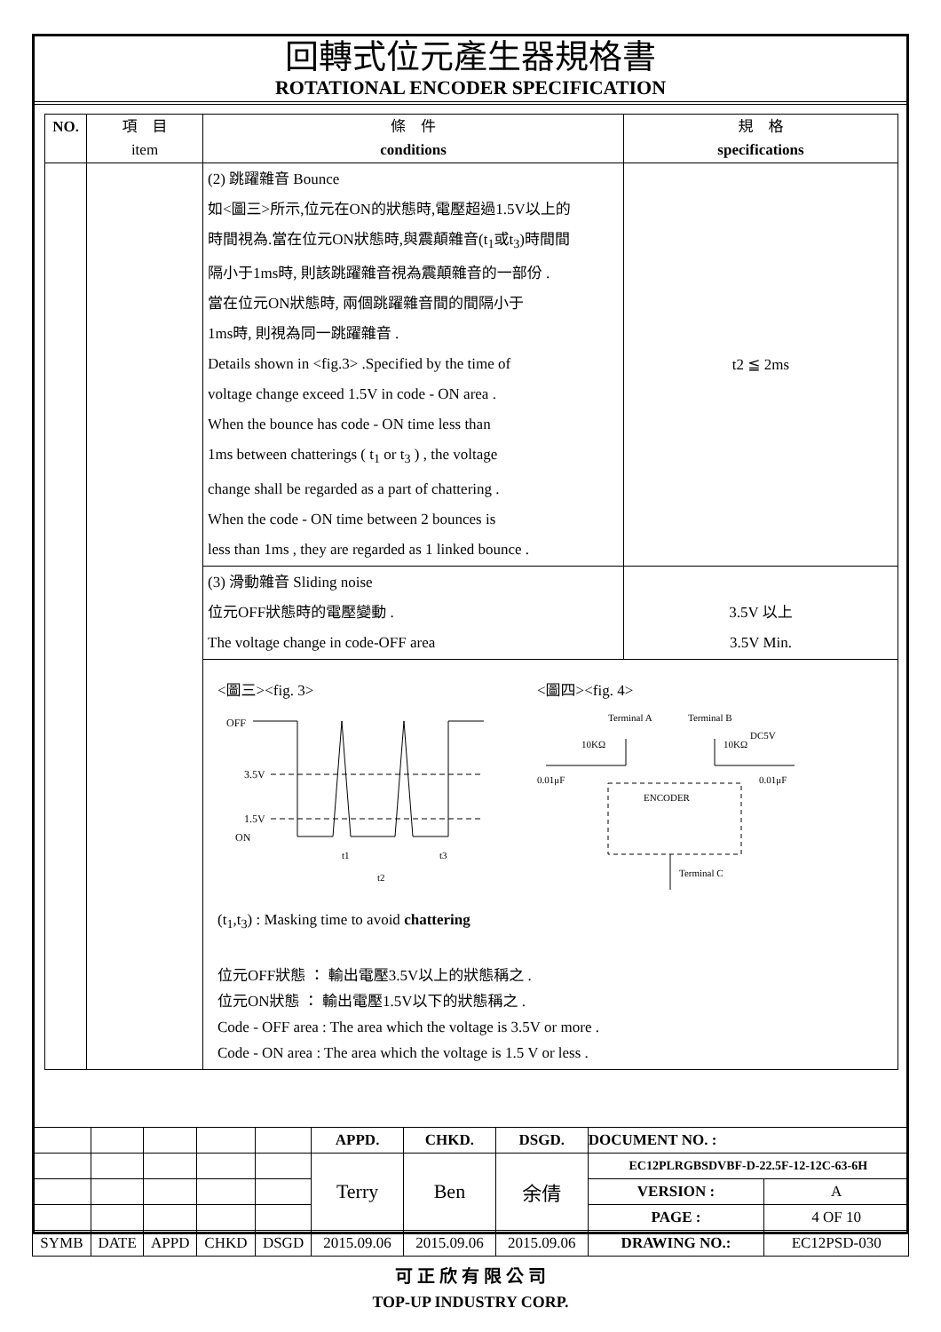回轉式位元產生器規格書
ROTATIONAL ENCODER SPECIFICATION
| NO. | 項 目 item | 條 件 conditions | 規 格 specifications |
| --- | --- | --- | --- |
| | | (2) 跳躍雜音 Bounce 如<圖三>所示,位元在ON的狀態時,電壓超過1.5V以上的 時間視為.當在位元ON狀態時,與震顛雜音(t<sub>1</sub>或t<sub>3</sub>)時間間 隔小于1ms時, 則該跳躍雜音視為震顛雜音的一部份 . 當在位元ON狀態時, 兩個跳躍雜音間的間隔小于 1ms時, 則視為同一跳躍雜音 . Details shown in <fig.3> .Specified by the time of voltage change exceed 1.5V in code - ON area . When the bounce has code - ON time less than 1ms between chatterings ( t<sub>1</sub> or t<sub>3</sub> ) , the voltage change shall be regarded as a part of chattering . When the code - ON time between 2 bounces is less than 1ms , they are regarded as 1 linked bounce . | t2 ≦ 2ms |
| | | (3) 滑動雜音 Sliding noise 位元OFF狀態時的電壓變動 . The voltage change in code-OFF area | 3.5V 以上 3.5V Min. |
| | | <圖三><fig. 3> OFF 3.5V 1.5V ON t1 t2 t3 <圖四><fig. 4> Terminal A Terminal B DC5V 10KΩ 10KΩ ENCODER 0.01μF 0.01μF Terminal C (t<sub>1</sub>,t<sub>3</sub>) : Masking time to avoid chattering 位元OFF狀態 ： 輸出電壓3.5V以上的狀態稱之 . 位元ON狀態 ： 輸出電壓1.5V以下的狀態稱之 . Code - OFF area : The area which the voltage is 3.5V or more . Code - ON area : The area which the voltage is 1.5 V or less . | |
| | | | | | APPD. | CHKD. | DSGD. | DOCUMENT NO. : | |
| | | | | | Terry | Ben | 余倩 | EC12PLRGBSDVBF-D-22.5F-12-12C-63-6H | |
| | | | | | | | | VERSION : | A |
| | | | | | | | | PAGE : | 4 OF 10 |
| SYMB | DATE | APPD | CHKD | DSGD | 2015.09.06 | 2015.09.06 | 2015.09.06 | DRAWING NO.: | EC12PSD-030 |
可 正 欣 有 限 公 司
TOP-UP INDUSTRY CORP.